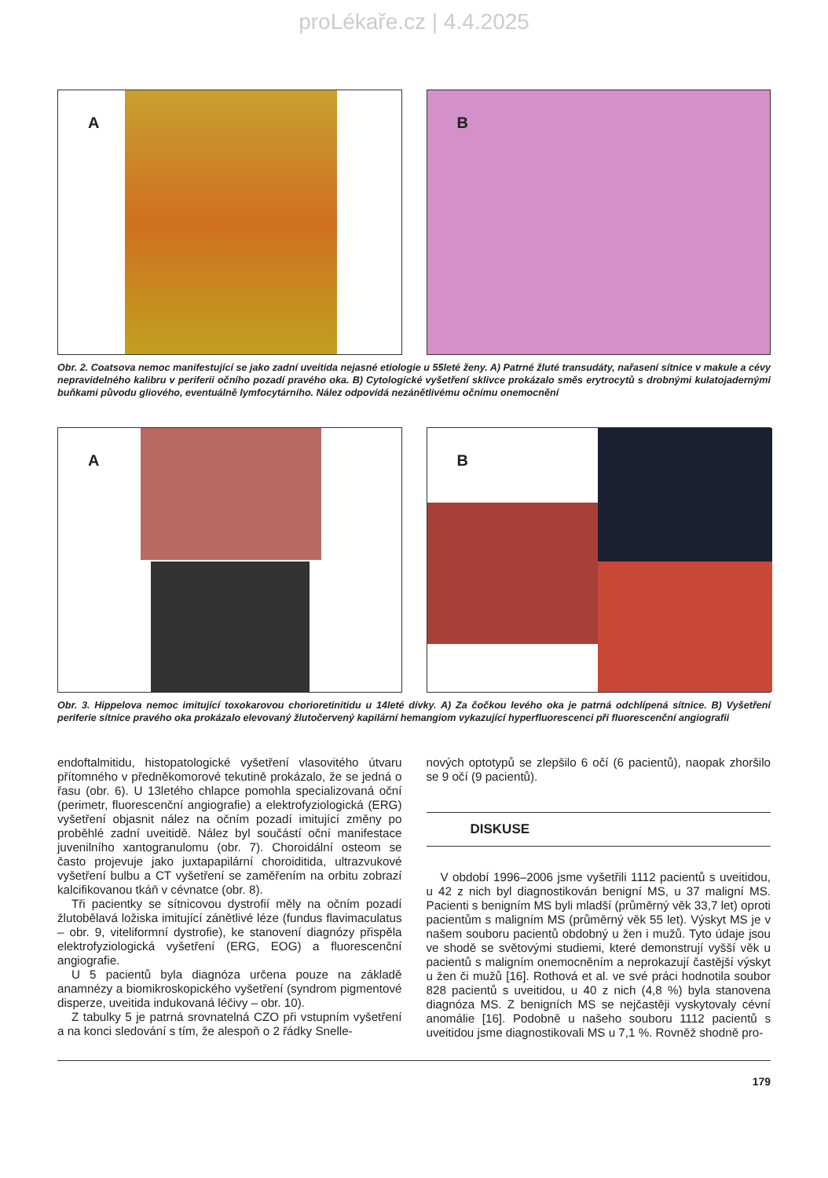proLékaře.cz | 4.4.2025
A
B
Obr. 2. Coatsova nemoc manifestující se jako zadní uveitida nejasné etiologie u 55leté ženy. A) Patrné žluté transudáty, nařasení sítnice v makule a cévy nepravidelného kalibru v periferii očního pozadí pravého oka. B) Cytologické vyšetření sklivce prokázalo směs erytrocytů s drobnými kulatojadernými buňkami původu gliového, eventuálně lymfocytárního. Nález odpovídá nezánětlivému očnímu onemocnění
A
B
Obr. 3. Hippelova nemoc imitující toxokarovou chorioretinitidu u 14leté dívky. A) Za čočkou levého oka je patrná odchlípená sítnice. B) Vyšetření periferie sítnice pravého oka prokázalo elevovaný žlutočervený kapilární hemangiom vykazující hyperfluorescenci při fluorescenční angiografii
endoftalmitidu, histopatologické vyšetření vlasovitého útvaru přítomného v předněkomorové tekutině prokázalo, že se jedná o řasu (obr. 6). U 13letého chlapce pomohla specializovaná oční (perimetr, fluorescenční angiografie) a elektrofyziologická (ERG) vyšetření objasnit nález na očním pozadí imitující změny po proběhlé zadní uveitidě. Nález byl součástí oční manifestace juvenilního xantogranulomu (obr. 7). Choroidální osteom se často projevuje jako juxtapapilární choroiditida, ultrazvukové vyšetření bulbu a CT vyšetření se zaměřením na orbitu zobrazí kalcifikovanou tkáň v cévnatce (obr. 8).
Tři pacientky se sítnicovou dystrofií měly na očním pozadí žlutobělavá ložiska imitující zánětlivé léze (fundus flavimaculatus – obr. 9, viteliformní dystrofie), ke stanovení diagnózy přispěla elektrofyziologická vyšetření (ERG, EOG) a fluorescenční angiografie.
U 5 pacientů byla diagnóza určena pouze na základě anamnézy a biomikroskopického vyšetření (syndrom pigmentové disperze, uveitida indukovaná léčivy – obr. 10).
Z tabulky 5 je patrná srovnatelná CZO při vstupním vyšetření a na konci sledování s tím, že alespoň o 2 řádky Snelle-
nových optotypů se zlepšilo 6 očí (6 pacientů), naopak zhoršilo se 9 očí (9 pacientů).
DISKUSE
V období 1996–2006 jsme vyšetřili 1112 pacientů s uveitidou, u 42 z nich byl diagnostikován benigní MS, u 37 maligní MS. Pacienti s benigním MS byli mladší (průměrný věk 33,7 let) oproti pacientům s maligním MS (průměrný věk 55 let). Výskyt MS je v našem souboru pacientů obdobný u žen i mužů. Tyto údaje jsou ve shodě se světovými studiemi, které demonstrují vyšší věk u pacientů s maligním onemocněním a neprokazují častější výskyt u žen či mužů [16]. Rothová et al. ve své práci hodnotila soubor 828 pacientů s uveitidou, u 40 z nich (4,8 %) byla stanovena diagnóza MS. Z benigních MS se nejčastěji vyskytovaly cévní anomálie [16]. Podobně u našeho souboru 1112 pacientů s uveitidou jsme diagnostikovali MS u 7,1 %. Rovněž shodně pro-
179